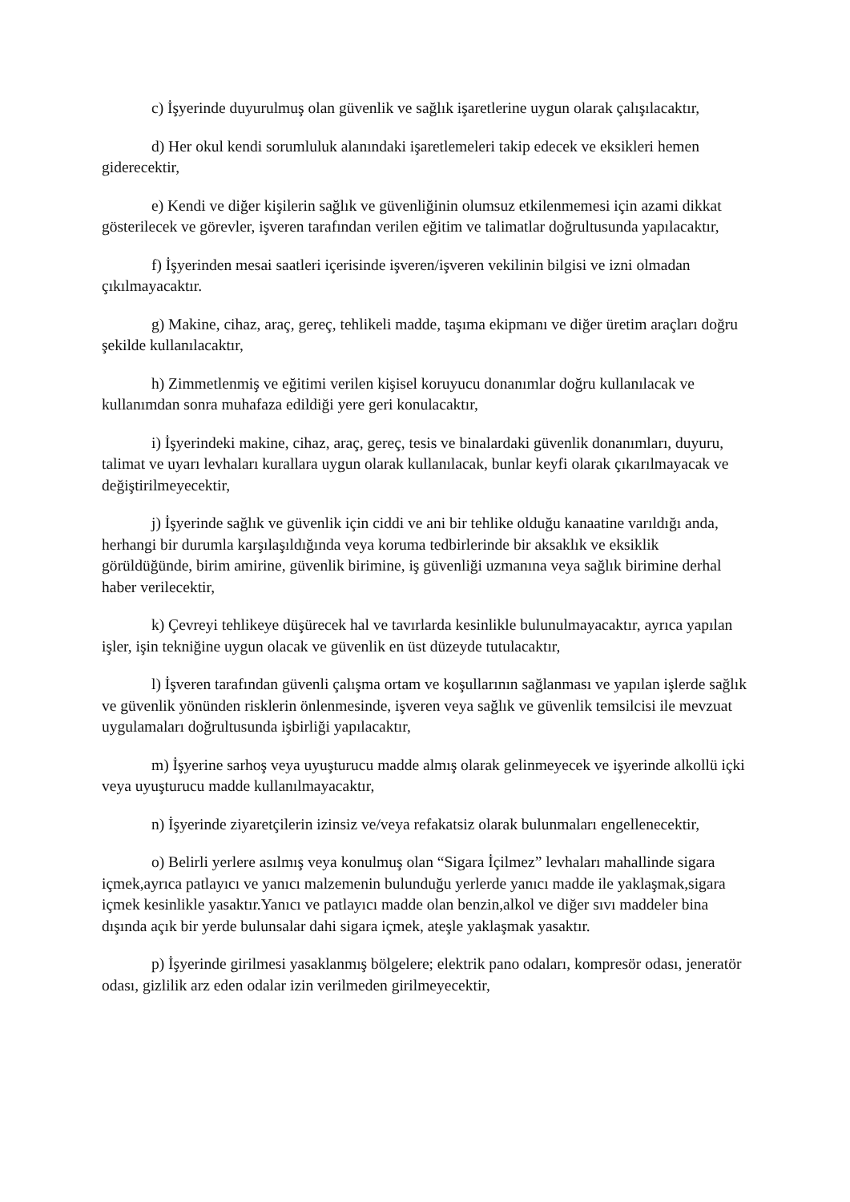c) İşyerinde duyurulmuş olan güvenlik ve sağlık işaretlerine uygun olarak çalışılacaktır,
d) Her okul kendi sorumluluk alanındaki işaretlemeleri takip edecek ve eksikleri hemen giderecektir,
e) Kendi ve diğer kişilerin sağlık ve güvenliğinin olumsuz etkilenmemesi için azami dikkat gösterilecek ve görevler, işveren tarafından verilen eğitim ve talimatlar doğrultusunda yapılacaktır,
f) İşyerinden mesai saatleri içerisinde işveren/işveren vekilinin bilgisi ve izni olmadan çıkılmayacaktır.
g) Makine, cihaz, araç, gereç, tehlikeli madde, taşıma ekipmanı ve diğer üretim araçları doğru şekilde kullanılacaktır,
h) Zimmetlenmiş ve eğitimi verilen kişisel koruyucu donanımlar doğru kullanılacak ve kullanımdan sonra muhafaza edildiği yere geri konulacaktır,
i) İşyerindeki makine, cihaz, araç, gereç, tesis ve binalardaki güvenlik donanımları, duyuru, talimat ve uyarı levhaları kurallara uygun olarak kullanılacak, bunlar keyfi olarak çıkarılmayacak ve değiştirilmeyecektir,
j) İşyerinde sağlık ve güvenlik için ciddi ve ani bir tehlike olduğu kanaatine varıldığı anda, herhangi bir durumla karşılaşıldığında veya koruma tedbirlerinde bir aksaklık ve eksiklik görüldüğünde, birim amirine, güvenlik birimine, iş güvenliği uzmanına veya sağlık birimine derhal haber verilecektir,
k) Çevreyi tehlikeye düşürecek hal ve tavırlarda kesinlikle bulunulmayacaktır, ayrıca yapılan işler, işin tekniğine uygun olacak ve güvenlik en üst düzeyde tutulacaktır,
l) İşveren tarafından güvenli çalışma ortam ve koşullarının sağlanması ve yapılan işlerde sağlık ve güvenlik yönünden risklerin önlenmesinde, işveren veya sağlık ve güvenlik temsilcisi ile mevzuat uygulamaları doğrultusunda işbirliği yapılacaktır,
m) İşyerine sarhoş veya uyuşturucu madde almış olarak gelinmeyecek ve işyerinde alkollü içki veya uyuşturucu madde kullanılmayacaktır,
n) İşyerinde ziyaretçilerin izinsiz ve/veya refakatsiz olarak bulunmaları engellenecektir,
o) Belirli yerlere asılmış veya konulmuş olan “Sigara İçilmez” levhaları mahallinde sigara içmek,ayrıca patlayıcı ve yanıcı malzemenin bulunduğu yerlerde yanıcı madde ile yaklaşmak,sigara içmek kesinlikle yasaktır.Yanıcı ve patlayıcı madde olan benzin,alkol ve diğer sıvı maddeler bina dışında açık bir yerde bulunsalar dahi sigara içmek, ateşle yaklaşmak yasaktır.
p) İşyerinde girilmesi yasaklanmış bölgelere; elektrik pano odaları, kompresör odası, jeneratör odası, gizlilik arz eden odalar izin verilmeden girilmeyecektir,